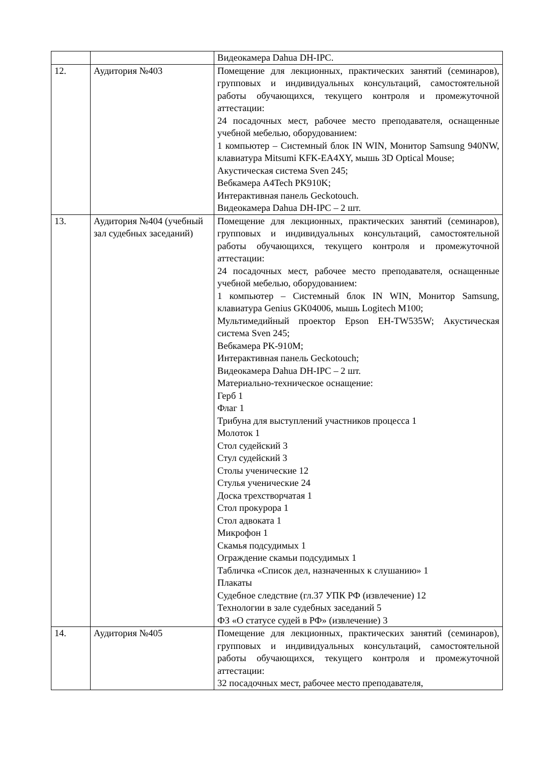| | | Видеокамера Dahua DH-IPC. |
| 12. | Аудитория №403 | Помещение для лекционных, практических занятий (семинаров), групповых и индивидуальных консультаций, самостоятельной работы обучающихся, текущего контроля и промежуточной аттестации: 24 посадочных мест, рабочее место преподавателя, оснащенные учебной мебелью, оборудованием: 1 компьютер – Системный блок IN WIN, Монитор Samsung 940NW, клавиатура Mitsumi KFK-EA4XY, мышь 3D Optical Mouse; Акустическая система Sven 245; Вебкамера A4Tech PK910K; Интерактивная панель Geckotouch. Видеокамера Dahua DH-IPC – 2 шт. |
| 13. | Аудитория №404 (учебный зал судебных заседаний) | Помещение для лекционных, практических занятий (семинаров), групповых и индивидуальных консультаций, самостоятельной работы обучающихся, текущего контроля и промежуточной аттестации: 24 посадочных мест, рабочее место преподавателя, оснащенные учебной мебелью, оборудованием: 1 компьютер – Системный блок IN WIN, Монитор Samsung, клавиатура Genius GK04006, мышь Logitech M100; Мультимедийный проектор Epson EH-TW535W; Акустическая система Sven 245; Вебкамера PK-910M; Интерактивная панель Geckotouch; Видеокамера Dahua DH-IPC – 2 шт. Материально-техническое оснащение: Герб 1 Флаг 1 Трибуна для выступлений участников процесса 1 Молоток 1 Стол судейский 3 Стул судейский 3 Столы ученические 12 Стулья ученические 24 Доска трехстворчатая 1 Стол прокурора 1 Стол адвоката 1 Микрофон 1 Скамья подсудимых 1 Ограждение скамьи подсудимых 1 Табличка «Список дел, назначенных к слушанию» 1 Плакаты Судебное следствие (гл.37 УПК РФ (извлечение) 12 Технологии в зале судебных заседаний 5 ФЗ «О статусе судей в РФ» (извлечение) 3 |
| 14. | Аудитория №405 | Помещение для лекционных, практических занятий (семинаров), групповых и индивидуальных консультаций, самостоятельной работы обучающихся, текущего контроля и промежуточной аттестации: 32 посадочных мест, рабочее место преподавателя, |